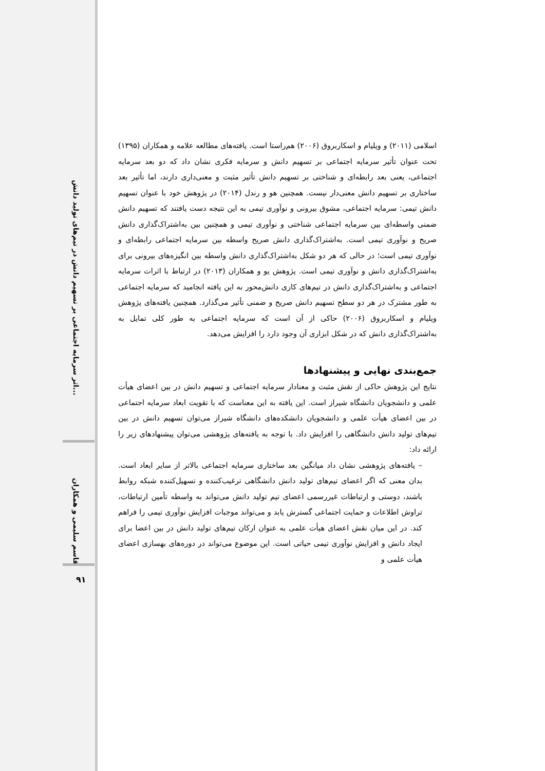اثر سرمایه اجتماعی بر تسهیم دانش در تیم‌های تولید دانش...
قاسم سلیمی و همکاران
۹۱
اسلامی (۲۰۱۱) و ویلیام و اسکاربروق (۲۰۰۶) هم‌راستا است. یافته‌های مطالعه علامه و همکاران (۱۳۹۵) تحت عنوان تأثیر سرمایه اجتماعی بر تسهیم دانش و سرمایه فکری نشان داد که دو بعد سرمایه اجتماعی، یعنی بعد رابطه‌ای و شناختی بر تسهیم دانش تأثیر مثبت و معنی‌داری دارند، اما تأثیر بعد ساختاری بر تسهیم دانش معنی‌دار نیست. همچنین هو و رندل (۲۰۱۴) در پژوهش خود با عنوان تسهیم دانش تیمی: سرمایه اجتماعی، مشوق بیرونی و نوآوری تیمی به این نتیجه دست یافتند که تسهیم دانش ضمنی واسطه‌ای بین سرمایه اجتماعی شناختی و نوآوری تیمی و همچنین بین به‌اشتراک‌گذاری دانش صریح و نوآوری تیمی است. به‌اشتراک‌گذاری دانش صریح واسطه بین سرمایه اجتماعی رابطه‌ای و نوآوری تیمی است؛ در حالی که هر دو شکل به‌اشتراک‌گذاری دانش واسطه بین انگیزه‌های بیرونی برای به‌اشتراک‌گذاری دانش و نوآوری تیمی است. پژوهش یو و همکاران (۲۰۱۳) در ارتباط با اثرات سرمایه اجتماعی و به‌اشتراک‌گذاری دانش در تیم‌های کاری دانش‌محور به این یافته انجامید که سرمایه اجتماعی به طور مشترک در هر دو سطح تسهیم دانش صریح و ضمنی تأثیر می‌گذارد. همچنین یافته‌های پژوهش ویلیام و اسکاربروق (۲۰۰۶) حاکی از آن است که سرمایه اجتماعی به طور کلی تمایل به به‌اشتراک‌گذاری دانش که در شکل ابزاری آن وجود دارد را افزایش می‌دهد.
جمع‌بندی نهایی و پیشنهادها
نتایج این پژوهش حاکی از نقش مثبت و معنادار سرمایه اجتماعی و تسهیم دانش در بین اعضای هیأت علمی و دانشجویان دانشگاه شیراز است. این یافته به این معناست که با تقویت ابعاد سرمایه اجتماعی در بین اعضای هیأت علمی و دانشجویان دانشکده‌های دانشگاه شیراز می‌توان تسهیم دانش در بین تیم‌های تولید دانش دانشگاهی را افزایش داد. با توجه به یافته‌های پژوهشی می‌توان پیشنهادهای زیر را ارائه داد:
– یافته‌های پژوهشی نشان داد میانگین بعد ساختاری سرمایه اجتماعی بالاتر از سایر ابعاد است. بدان معنی که اگر اعضای تیم‌های تولید دانش دانشگاهی ترغیب‌کننده و تسهیل‌کننده شبکه روابط باشند، دوستی و ارتباطات غیررسمی اعضای تیم تولید دانش می‌تواند به واسطه تأمین ارتباطات، تراوش اطلاعات و حمایت اجتماعی گسترش یابد و می‌تواند موجبات افزایش نوآوری تیمی را فراهم کند. در این میان نقش اعضای هیأت علمی به عنوان ارکان تیم‌های تولید دانش در بین اعضا برای ایجاد دانش و افزایش نوآوری تیمی حیاتی است. این موضوع می‌تواند در دوره‌های بهسازی اعضای هیأت علمی و